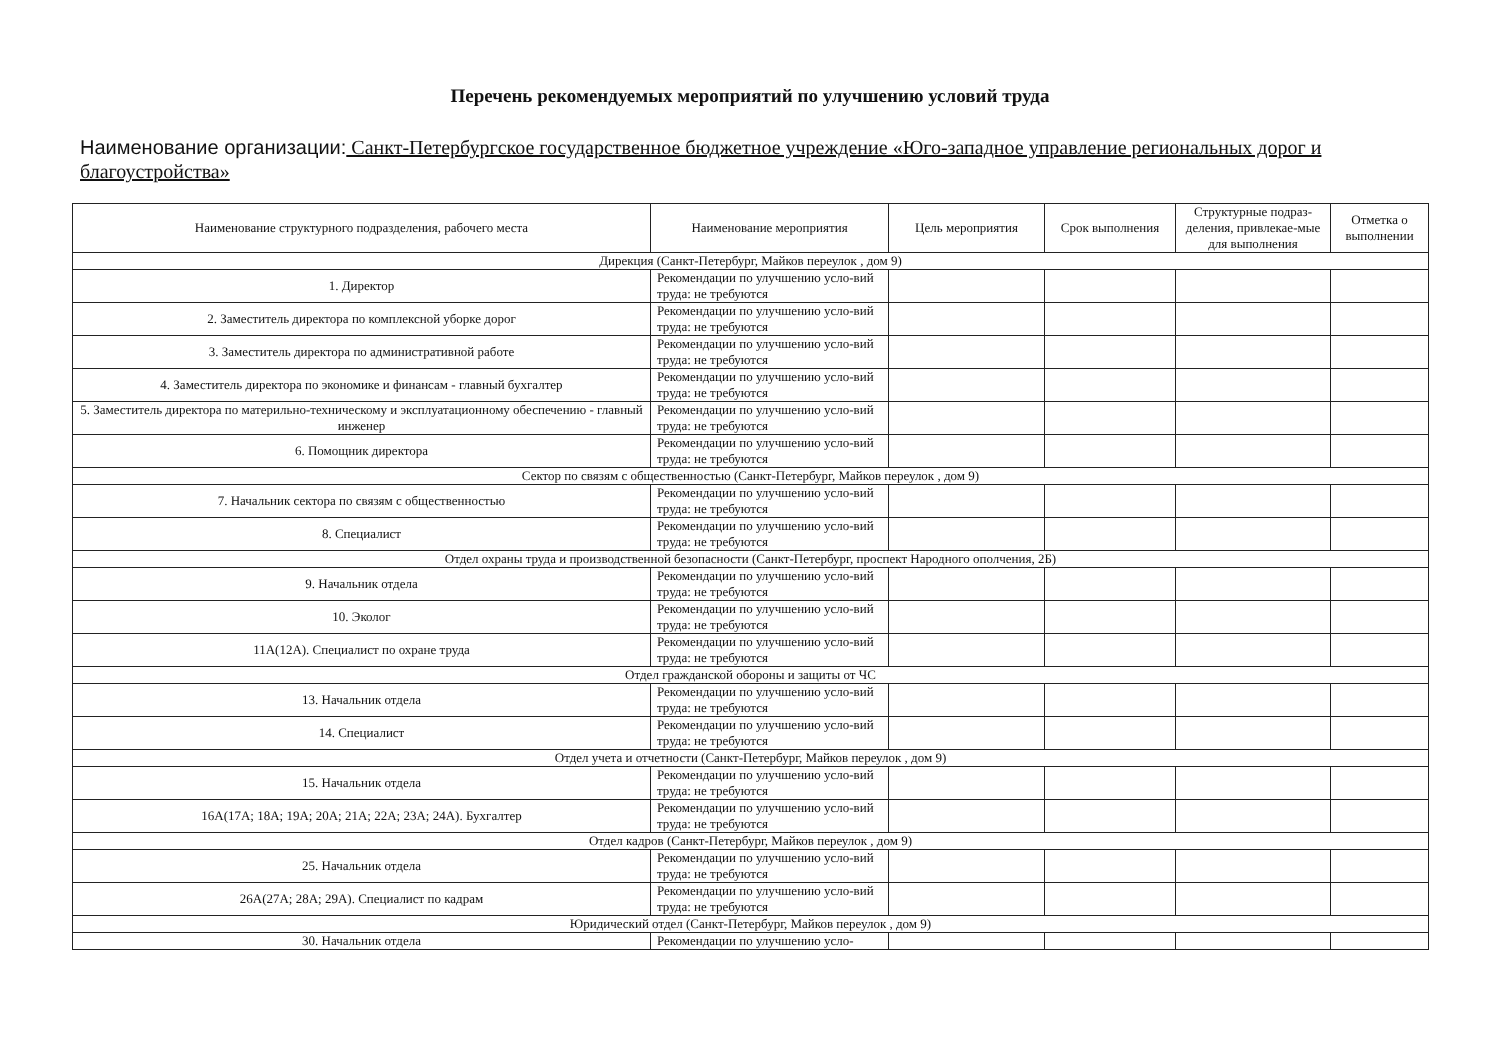Перечень рекомендуемых мероприятий по улучшению условий труда
Наименование организации: Санкт-Петербургское государственное бюджетное учреждение «Юго-западное управление региональных дорог и благоустройства»
| Наименование структурного подразделения, рабочего места | Наименование мероприятия | Цель мероприятия | Срок выполнения | Структурные подраз-деления, привлекае-мые для выполнения | Отметка о выполнении |
| --- | --- | --- | --- | --- | --- |
| Дирекция (Санкт-Петербург, Майков переулок , дом 9) | | | | | |
| 1. Директор | Рекомендации по улучшению усло-вий труда: не требуются | | | | |
| 2. Заместитель директора по комплексной уборке дорог | Рекомендации по улучшению усло-вий труда: не требуются | | | | |
| 3. Заместитель директора по административной работе | Рекомендации по улучшению усло-вий труда: не требуются | | | | |
| 4. Заместитель директора по экономике и финансам - главный бухгалтер | Рекомендации по улучшению усло-вий труда: не требуются | | | | |
| 5. Заместитель директора по материльно-техническому и эксплуатационному обеспечению - главный инженер | Рекомендации по улучшению усло-вий труда: не требуются | | | | |
| 6. Помощник директора | Рекомендации по улучшению усло-вий труда: не требуются | | | | |
| Сектор по связям с общественностью (Санкт-Петербург, Майков переулок , дом 9) | | | | | |
| 7. Начальник сектора по связям с общественностью | Рекомендации по улучшению усло-вий труда: не требуются | | | | |
| 8. Специалист | Рекомендации по улучшению усло-вий труда: не требуются | | | | |
| Отдел охраны труда и производственной безопасности (Санкт-Петербург, проспект Народного ополчения, 2Б) | | | | | |
| 9. Начальник отдела | Рекомендации по улучшению усло-вий труда: не требуются | | | | |
| 10. Эколог | Рекомендации по улучшению усло-вий труда: не требуются | | | | |
| 11А(12А). Специалист по охране труда | Рекомендации по улучшению усло-вий труда: не требуются | | | | |
| Отдел гражданской обороны и защиты от ЧС | | | | | |
| 13. Начальник отдела | Рекомендации по улучшению усло-вий труда: не требуются | | | | |
| 14. Специалист | Рекомендации по улучшению усло-вий труда: не требуются | | | | |
| Отдел учета и отчетности (Санкт-Петербург, Майков переулок , дом 9) | | | | | |
| 15. Начальник отдела | Рекомендации по улучшению усло-вий труда: не требуются | | | | |
| 16А(17А; 18А; 19А; 20А; 21А; 22А; 23А; 24А). Бухгалтер | Рекомендации по улучшению усло-вий труда: не требуются | | | | |
| Отдел кадров (Санкт-Петербург, Майков переулок , дом 9) | | | | | |
| 25. Начальник отдела | Рекомендации по улучшению усло-вий труда: не требуются | | | | |
| 26А(27А; 28А; 29А). Специалист по кадрам | Рекомендации по улучшению усло-вий труда: не требуются | | | | |
| Юридический отдел (Санкт-Петербург, Майков переулок , дом 9) | | | | | |
| 30. Начальник отдела | Рекомендации по улучшению усло- | | | | |